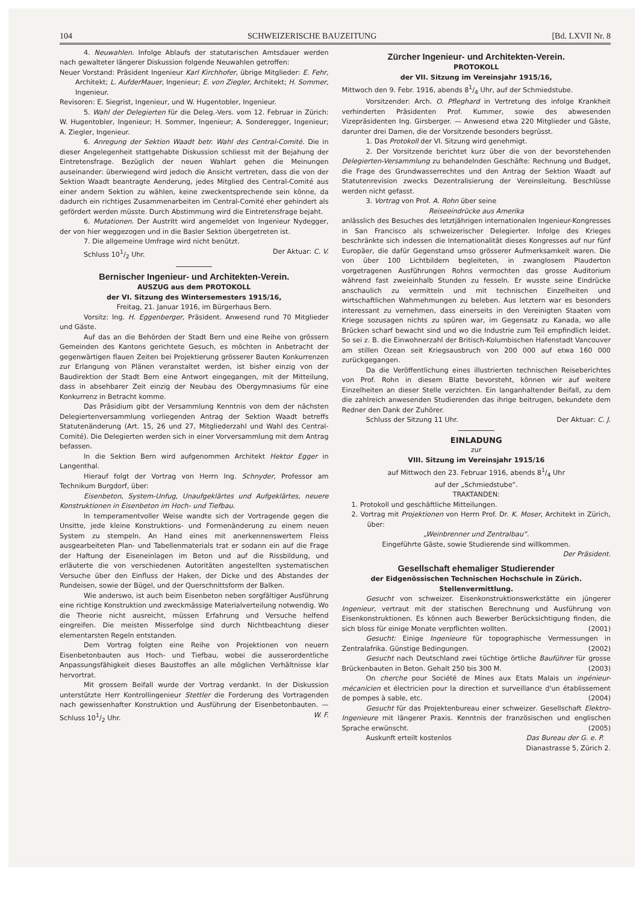104 SCHWEIZERISCHE BAUZEITUNG [Bd. LXVII Nr. 8
4. Neuwahlen. Infolge Ablaufs der statutarischen Amtsdauer werden nach gewalteter längerer Diskussion folgende Neuwahlen getroffen:
Neuer Vorstand: Präsident Ingenieur Karl Kirchhofer, übrige Mitglieder: E. Fehr, Architekt; L. AufderMauer, Ingenieur; E. von Ziegler, Architekt; H. Sommer, Ingenieur.
Revisoren: E. Siegrist, Ingenieur, und W. Hugentobler, Ingenieur.
5. Wahl der Delegierten für die Deleg.-Vers. vom 12. Februar in Zürich: W. Hugentobler, Ingenieur; H. Sommer, Ingenieur; A. Sonderegger, Ingenieur; A. Ziegler, Ingenieur.
6. Anregung der Sektion Waadt betr. Wahl des Central-Comité. Die in dieser Angelegenheit stattgehabte Diskussion schliesst mit der Bejahung der Eintretensfrage. Bezüglich der neuen Wahlart gehen die Meinungen auseinander: überwiegend wird jedoch die Ansicht vertreten, dass die von der Sektion Waadt beantragte Aenderung, jedes Mitglied des Central-Comité aus einer andern Sektion zu wählen, keine zweckentsprechende sein könne, da dadurch ein richtiges Zusammenarbeiten im Central-Comité eher gehindert als gefördert werden müsste. Durch Abstimmung wird die Eintretensfrage bejaht.
6. Mutationen. Der Austritt wird angemeldet von Ingenieur Nydegger, der von hier weggezogen und in die Basler Sektion übergetreten ist.
7. Die allgemeine Umfrage wird nicht benützt.
Schluss 101/2 Uhr. Der Aktuar: C. V.
Bernischer Ingenieur- und Architekten-Verein.
AUSZUG aus dem PROTOKOLL
der VI. Sitzung des Wintersemesters 1915/16,
Freitag, 21. Januar 1916, im Bürgerhaus Bern.
Vorsitz: Ing. H. Eggenberger, Präsident. Anwesend rund 70 Mitglieder und Gäste.
Auf das an die Behörden der Stadt Bern und eine Reihe von grössern Gemeinden des Kantons gerichtete Gesuch, es möchten in Anbetracht der gegenwärtigen flauen Zeiten bei Projektierung grösserer Bauten Konkurrenzen zur Erlangung von Plänen veranstaltet werden, ist bisher einzig von der Baudirektion der Stadt Bern eine Antwort eingegangen, mit der Mitteilung, dass in absehbarer Zeit einzig der Neubau des Obergymnasiums für eine Konkurrenz in Betracht komme.
Das Präsidium gibt der Versammlung Kenntnis von dem der nächsten Delegiertenversammlung vorliegenden Antrag der Sektion Waadt betreffs Statutenänderung (Art. 15, 26 und 27, Mitgliederzahl und Wahl des Central-Comité). Die Delegierten werden sich in einer Vorversammlung mit dem Antrag befassen.
In die Sektion Bern wird aufgenommen Architekt Hektor Egger in Langenthal.
Hierauf folgt der Vortrag von Herrn Ing. Schnyder, Professor am Technikum Burgdorf, über:
Eisenbeton, System-Unfug, Unaufgeklärtes und Aufgeklärtes, neuere Konstruktionen in Eisenbeton im Hoch- und Tiefbau.
In temperamentvoller Weise wandte sich der Vortragende gegen die Unsitte, jede kleine Konstruktions- und Formenänderung zu einem neuen System zu stempeln. An Hand eines mit anerkennenswertem Fleiss ausgearbeiteten Plan- und Tabellenmaterials trat er sodann ein auf die Frage der Haftung der Eiseneinlagen im Beton und auf die Rissbildung, und erläuterte die von verschiedenen Autoritäten angestellten systematischen Versuche über den Einfluss der Haken, der Dicke und des Abstandes der Rundeisen, sowie der Bügel, und der Querschnittsform der Balken.
Wie anderswo, ist auch beim Eisenbeton neben sorgfältiger Ausführung eine richtige Konstruktion und zweckmässige Materialverteilung notwendig. Wo die Theorie nicht ausreicht, müssen Erfahrung und Versuche helfend eingreifen. Die meisten Misserfolge sind durch Nichtbeachtung dieser elementarsten Regeln entstanden.
Dem Vortrag folgten eine Reihe von Projektionen von neuern Eisenbetonbauten aus Hoch- und Tiefbau, wobei die ausserordentliche Anpassungsfähigkeit dieses Baustoffes an alle möglichen Verhältnisse klar hervortrat.
Mit grossem Beifall wurde der Vortrag verdankt. In der Diskussion unterstützte Herr Kontrollingenieur Stettler die Forderung des Vortragenden nach gewissenhafter Konstruktion und Ausführung der Eisenbetonbauten. — Schluss 101/2 Uhr. W. F.
Zürcher Ingenieur- und Architekten-Verein.
PROTOKOLL
der VII. Sitzung im Vereinsjahr 1915/16,
Mittwoch den 9. Febr. 1916, abends 81/4 Uhr, auf der Schmiedstube.
Vorsitzender: Arch. O. Pfleghard in Vertretung des infolge Krankheit verhinderten Präsidenten Prof. Kummer, sowie des abwesenden Vizepräsidenten Ing. Girsberger. — Anwesend etwa 220 Mitglieder und Gäste, darunter drei Damen, die der Vorsitzende besonders begrüsst.
1. Das Protokoll der VI. Sitzung wird genehmigt.
2. Der Vorsitzende berichtet kurz über die von der bevorstehenden Delegierten-Versammlung zu behandelnden Geschäfte: Rechnung und Budget, die Frage des Grundwasserrechtes und den Antrag der Sektion Waadt auf Statutenrevision zwecks Dezentralisierung der Vereinsleitung. Beschlüsse werden nicht gefasst.
3. Vortrag von Prof. A. Rohn über seine
Reiseeindrücke aus Amerika
anlässlich des Besuches des letztjährigen internationalen Ingenieur-Kongresses in San Francisco als schweizerischer Delegierter. Infolge des Krieges beschränkte sich indessen die Internationalität dieses Kongresses auf nur fünf Europäer, die dafür Gegenstand umso grösserer Aufmerksamkeit waren. Die von über 100 Lichtbildern begleiteten, in zwanglosem Plauderton vorgetragenen Ausführungen Rohns vermochten das grosse Auditorium während fast zweieinhalb Stunden zu fesseln. Er wusste seine Eindrücke anschaulich zu vermitteln und mit technischen Einzelheiten und wirtschaftlichen Wahrnehmungen zu beleben. Aus letztern war es besonders interessant zu vernehmen, dass einerseits in den Vereinigten Staaten vom Kriege sozusagen nichts zu spüren war, im Gegensatz zu Kanada, wo alle Brücken scharf bewacht sind und wo die Industrie zum Teil empfindlich leidet. So sei z. B. die Einwohnerzahl der Britisch-Kolumbischen Hafenstadt Vancouver am stillen Ozean seit Kriegsausbruch von 200 000 auf etwa 160 000 zurückgegangen.
Da die Veröffentlichung eines illustrierten technischen Reiseberichtes von Prof. Rohn in diesem Blatte bevorsteht, können wir auf weitere Einzelheiten an dieser Stelle verzichten. Ein langanhaltender Beifall, zu dem die zahlreich anwesenden Studierenden das ihrige beitrugen, bekundete dem Redner den Dank der Zuhörer.
Schluss der Sitzung 11 Uhr. Der Aktuar: C. J.
EINLADUNG
zur
VIII. Sitzung im Vereinsjahr 1915/16
auf Mittwoch den 23. Februar 1916, abends 81/4 Uhr
auf der „Schmiedstube“.
TRAKTANDEN:
1. Protokoll und geschäftliche Mitteilungen.
2. Vortrag mit Projektionen von Herrn Prof. Dr. K. Moser, Architekt in Zürich, über:
„Weinbrenner und Zentralbau“.
Eingeführte Gäste, sowie Studierende sind willkommen.
Der Präsident.
Gesellschaft ehemaliger Studierender
der Eidgenössischen Technischen Hochschule in Zürich.
Stellenvermittlung.
Gesucht von schweizer. Eisenkonstruktionswerkstätte ein jüngerer Ingenieur, vertraut mit der statischen Berechnung und Ausführung von Eisenkonstruktionen. Es können auch Bewerber Berücksichtigung finden, die sich bloss für einige Monate verpflichten wollten. (2001)
Gesucht: Einige Ingenieure für topographische Vermessungen in Zentralafrika. Günstige Bedingungen. (2002)
Gesucht nach Deutschland zwei tüchtige örtliche Bauführer für grosse Brückenbauten in Beton. Gehalt 250 bis 300 M. (2003)
On cherche pour Société de Mines aux Etats Malais un ingénieur-mécanicien et électricien pour la direction et surveillance d'un établissement de pompes à sable, etc. (2004)
Gesucht für das Projektenbureau einer schweizer. Gesellschaft Elektro-Ingenieure mit längerer Praxis. Kenntnis der französischen und englischen Sprache erwünscht. (2005)
Auskunft erteilt kostenlos Das Bureau der G. e. P.
Dianastrasse 5, Zürich 2.